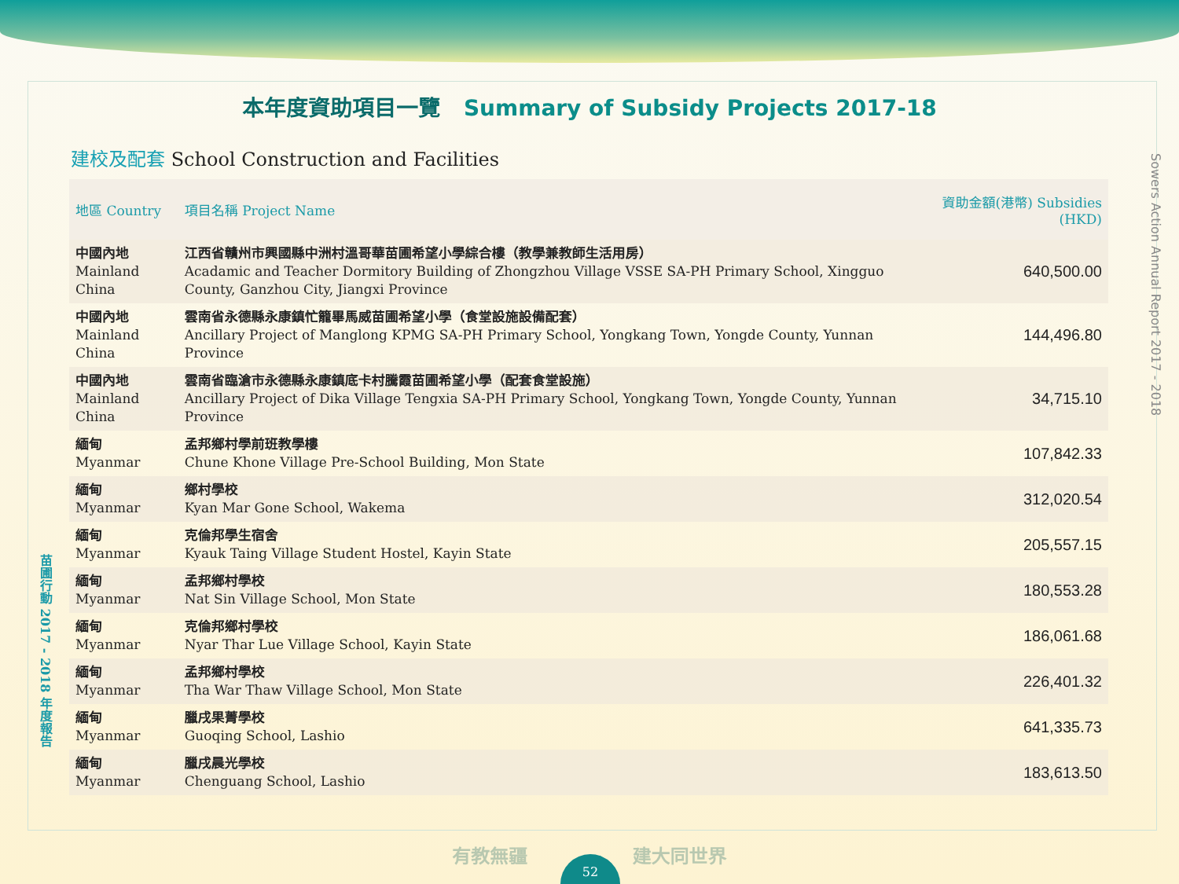本年度資助項目一覽 Summary of Subsidy Projects 2017-18
建校及配套 School Construction and Facilities
| 地區 Country | 項目名稱 Project Name | 資助金額(港幣) Subsidies (HKD) |
| --- | --- | --- |
| 中國內地 Mainland China | 江西省贛州市興國縣中洲村溫哥華苗圃希望小學綜合樓（教學兼教師生活用房） Acadamic and Teacher Dormitory Building of Zhongzhou Village VSSE SA-PH Primary School, Xingguo County, Ganzhou City, Jiangxi Province | 640,500.00 |
| 中國內地 Mainland China | 雲南省永德縣永康鎮忙籠畢馬威苗圃希望小學（食堂設施設備配套） Ancillary Project of Manglong KPMG SA-PH Primary School, Yongkang Town, Yongde County, Yunnan Province | 144,496.80 |
| 中國內地 Mainland China | 雲南省臨滄市永德縣永康鎮底卡村騰霞苗圃希望小學（配套食堂設施） Ancillary Project of Dika Village Tengxia SA-PH Primary School, Yongkang Town, Yongde County, Yunnan Province | 34,715.10 |
| 緬甸 Myanmar | 孟邦鄉村學前班教學樓 Chune Khone Village Pre-School Building, Mon State | 107,842.33 |
| 緬甸 Myanmar | 鄉村學校 Kyan Mar Gone School, Wakema | 312,020.54 |
| 緬甸 Myanmar | 克倫邦學生宿舍 Kyauk Taing Village Student Hostel, Kayin State | 205,557.15 |
| 緬甸 Myanmar | 孟邦鄉村學校 Nat Sin Village School, Mon State | 180,553.28 |
| 緬甸 Myanmar | 克倫邦鄉村學校 Nyar Thar Lue Village School, Kayin State | 186,061.68 |
| 緬甸 Myanmar | 孟邦鄉村學校 Tha War Thaw Village School, Mon State | 226,401.32 |
| 緬甸 Myanmar | 臘戌果菁學校 Guoqing School, Lashio | 641,335.73 |
| 緬甸 Myanmar | 臘戌晨光學校 Chenguang School, Lashio | 183,613.50 |
Sowers Action Annual Report 2017 - 2018
苗圃行動 2017 - 2018 年度報告
有教無疆 建大同世界
52